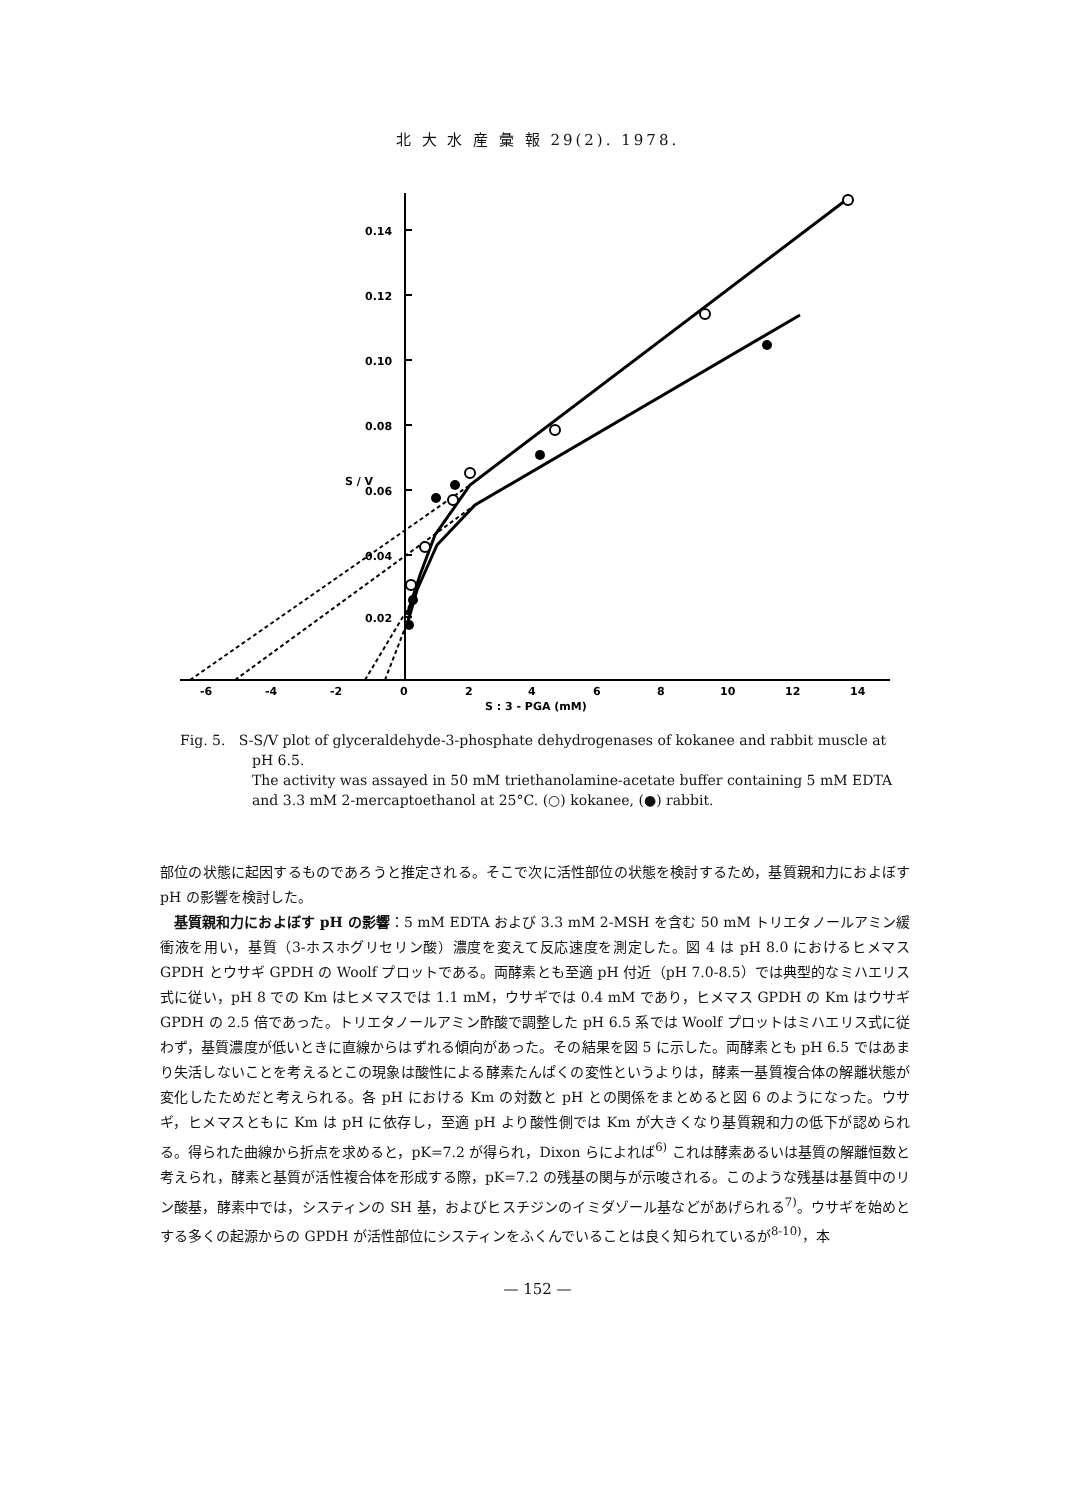北 大 水 産 彙 報 29(2). 1978.
0.14
0.12
0.10
0.08
0.06
0.04
0.02
S / V
-6
-4
-2
0
2
4
6
8
10
12
14
S : 3 - PGA (mM)
Fig. 5. S-S/V plot of glyceraldehyde-3-phosphate dehydrogenases of kokanee and rabbit muscle at pH 6.5.
The activity was assayed in 50 mM triethanolamine-acetate buffer containing 5 mM EDTA and 3.3 mM 2-mercaptoethanol at 25°C. (○) kokanee, (●) rabbit.
部位の状態に起因するものであろうと推定される。そこで次に活性部位の状態を検討するため，基質親和力におよぼす pH の影響を検討した。
基質親和力におよぼす pH の影響：5 mM EDTA および 3.3 mM 2-MSH を含む 50 mM トリエタノールアミン緩衝液を用い，基質（3-ホスホグリセリン酸）濃度を変えて反応速度を測定した。図 4 は pH 8.0 におけるヒメマス GPDH とウサギ GPDH の Woolf プロットである。両酵素とも至適 pH 付近（pH 7.0-8.5）では典型的なミハエリス式に従い，pH 8 での Km はヒメマスでは 1.1 mM，ウサギでは 0.4 mM であり，ヒメマス GPDH の Km はウサギ GPDH の 2.5 倍であった。トリエタノールアミン酢酸で調整した pH 6.5 系では Woolf プロットはミハエリス式に従わず，基質濃度が低いときに直線からはずれる傾向があった。その結果を図 5 に示した。両酵素とも pH 6.5 ではあまり失活しないことを考えるとこの現象は酸性による酵素たんぱくの変性というよりは，酵素一基質複合体の解離状態が変化したためだと考えられる。各 pH における Km の対数と pH との関係をまとめると図 6 のようになった。ウサギ，ヒメマスともに Km は pH に依存し，至適 pH より酸性側では Km が大きくなり基質親和力の低下が認められる。得られた曲線から折点を求めると，pK=7.2 が得られ，Dixon らによれば<sup>6)</sup> これは酵素あるいは基質の解離恒数と考えられ，酵素と基質が活性複合体を形成する際，pK=7.2 の残基の関与が示唆される。このような残基は基質中のリン酸基，酵素中では，システィンの SH 基，およびヒスチジンのイミダゾール基などがあげられる<sup>7)</sup>。ウサギを始めとする多くの起源からの GPDH が活性部位にシスティンをふくんでいることは良く知られているが<sup>8-10)</sup>，本
— 152 —